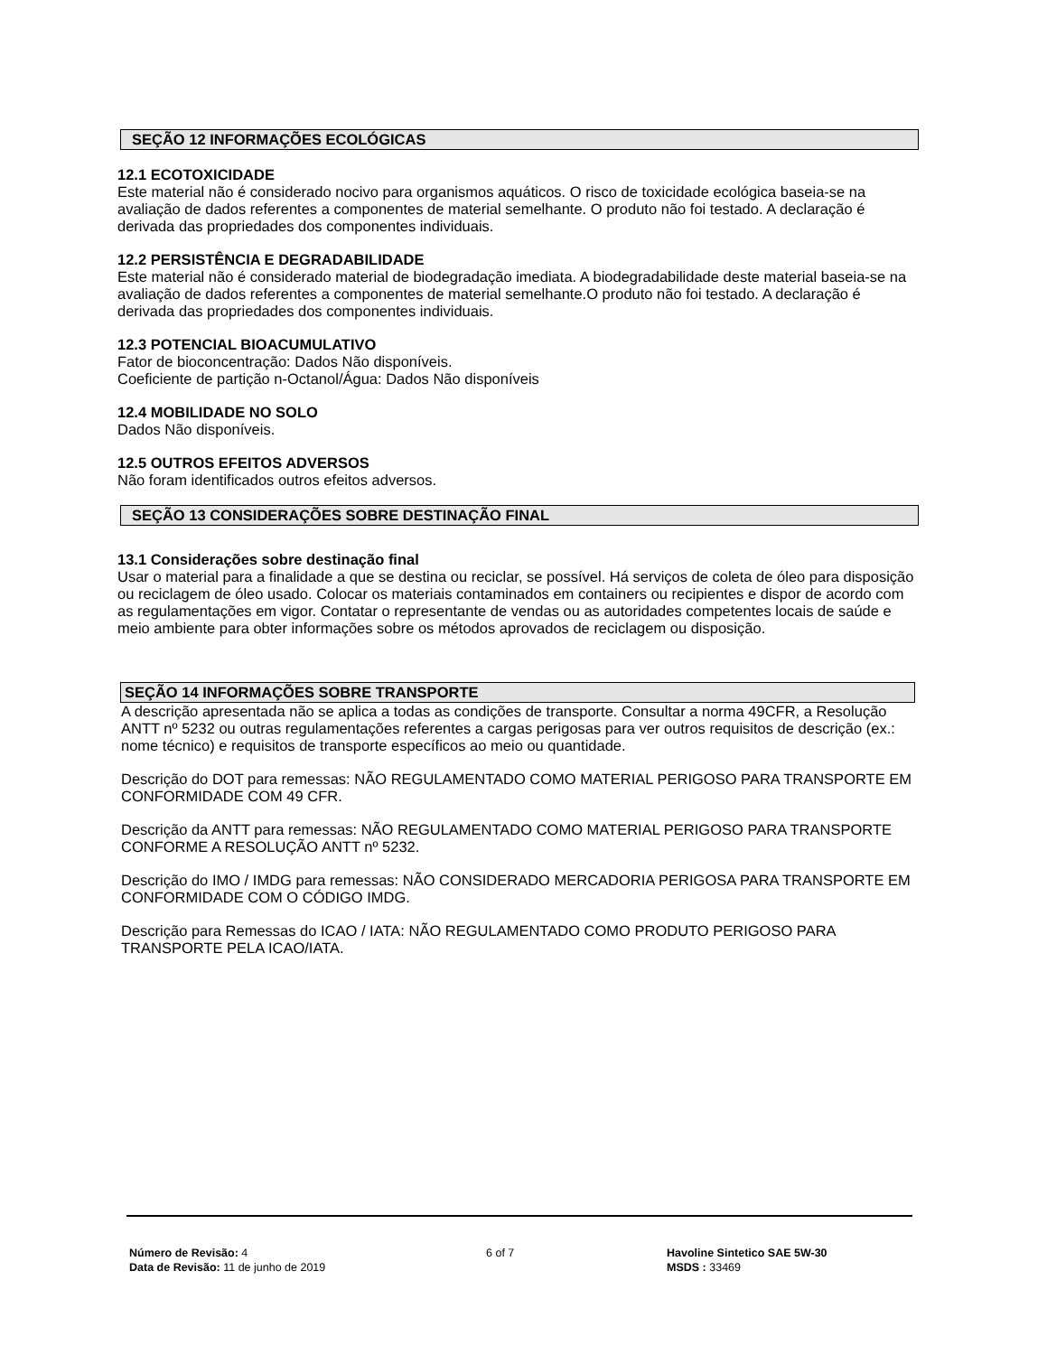SEÇÃO 12 INFORMAÇÕES ECOLÓGICAS
12.1 ECOTOXICIDADE
Este material não é considerado nocivo para organismos aquáticos. O risco de toxicidade ecológica baseia-se na avaliação de dados referentes a componentes de material semelhante. O produto não foi testado. A declaração é derivada das propriedades dos componentes individuais.
12.2 PERSISTÊNCIA E DEGRADABILIDADE
Este material não é considerado material de biodegradação imediata. A biodegradabilidade deste material baseia-se na avaliação de dados referentes a componentes de material semelhante.O produto não foi testado. A declaração é derivada das propriedades dos componentes individuais.
12.3 POTENCIAL BIOACUMULATIVO
Fator de bioconcentração: Dados Não disponíveis.
Coeficiente de partição n-Octanol/Água: Dados Não disponíveis
12.4 MOBILIDADE NO SOLO
Dados Não disponíveis.
12.5 OUTROS EFEITOS ADVERSOS
Não foram identificados outros efeitos adversos.
SEÇÃO 13 CONSIDERAÇÕES SOBRE DESTINAÇÃO FINAL
13.1 Considerações sobre destinação final
Usar o material para a finalidade a que se destina ou reciclar, se possível. Há serviços de coleta de óleo para disposição ou reciclagem de óleo usado. Colocar os materiais contaminados em containers ou recipientes e dispor de acordo com as regulamentações em vigor. Contatar o representante de vendas ou as autoridades competentes locais de saúde e meio ambiente para obter informações sobre os métodos aprovados de reciclagem ou disposição.
SEÇÃO 14 INFORMAÇÕES SOBRE TRANSPORTE
A descrição apresentada não se aplica a todas as condições de transporte. Consultar a norma 49CFR, a Resolução ANTT nº 5232 ou outras regulamentações referentes a cargas perigosas para ver outros requisitos de descrição (ex.: nome técnico) e requisitos de transporte específicos ao meio ou quantidade.
Descrição do DOT para remessas: NÃO REGULAMENTADO COMO MATERIAL PERIGOSO PARA TRANSPORTE EM CONFORMIDADE COM 49 CFR.
Descrição da ANTT para remessas: NÃO REGULAMENTADO COMO MATERIAL PERIGOSO PARA TRANSPORTE CONFORME A RESOLUÇÃO ANTT nº 5232.
Descrição do IMO / IMDG para remessas: NÃO CONSIDERADO MERCADORIA PERIGOSA PARA TRANSPORTE EM CONFORMIDADE COM O CÓDIGO IMDG.
Descrição para Remessas do ICAO / IATA: NÃO REGULAMENTADO COMO PRODUTO PERIGOSO PARA TRANSPORTE PELA ICAO/IATA.
Número de Revisão: 4
Data de Revisão: 11 de junho de 2019
6 of 7 Havoline Sintetico SAE 5W-30
MSDS : 33469